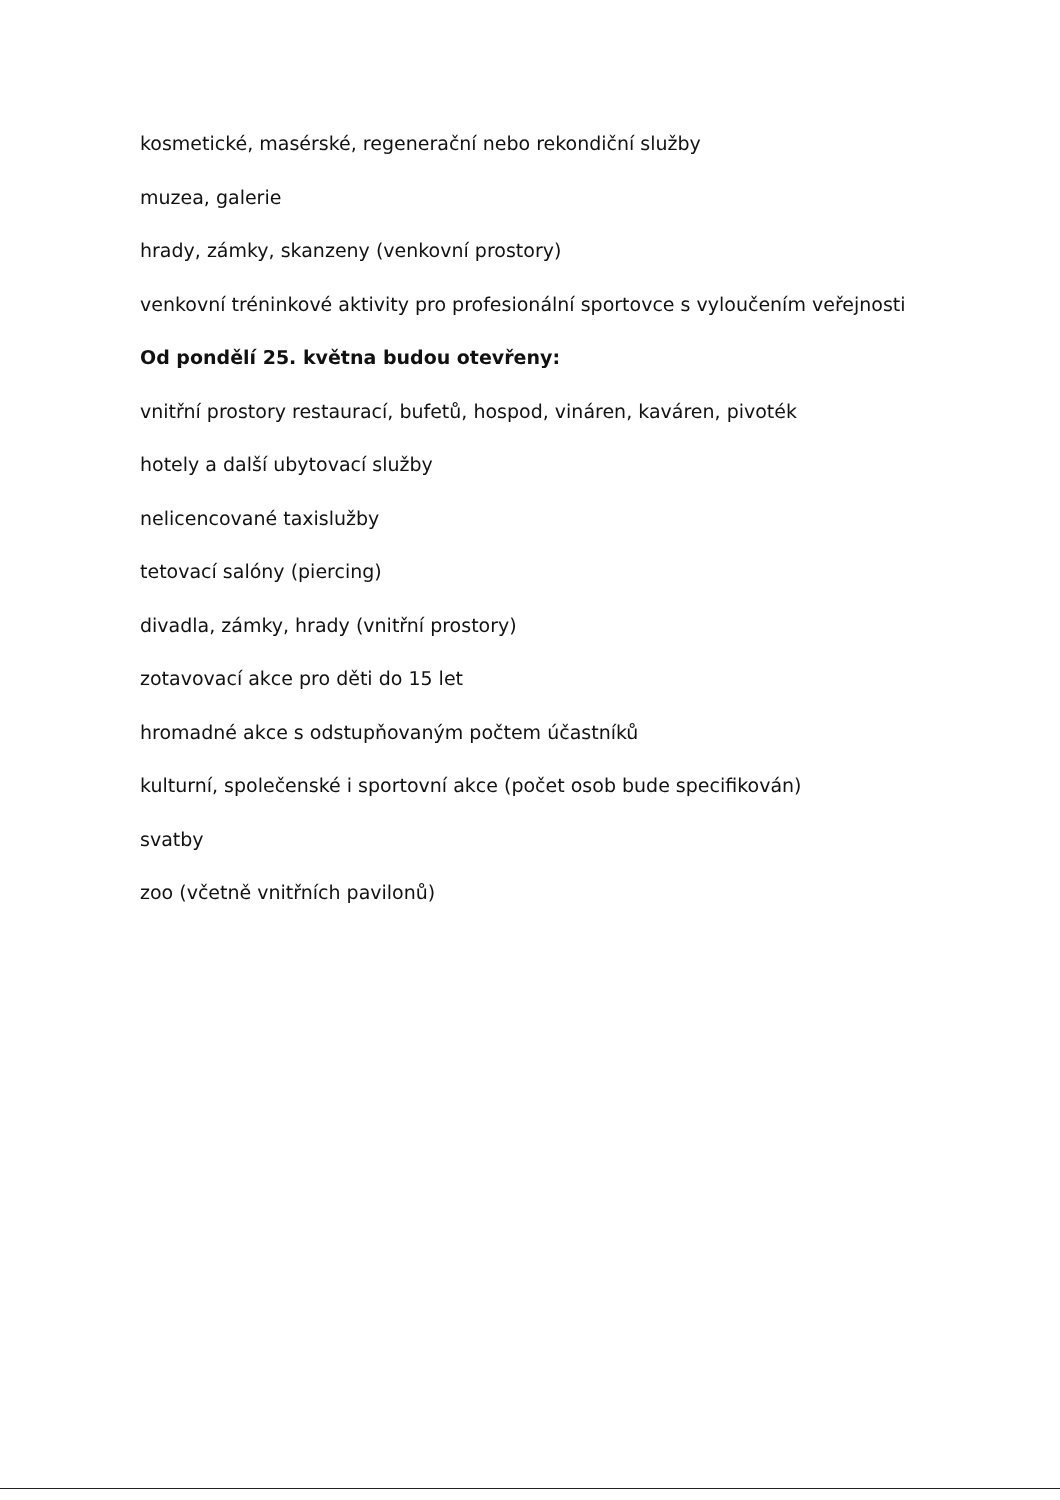kosmetické, masérské, regenerační nebo rekondiční služby
muzea, galerie
hrady, zámky, skanzeny (venkovní prostory)
venkovní tréninkové aktivity pro profesionální sportovce s vyloučením veřejnosti
Od pondělí 25. května budou otevřeny:
vnitřní prostory restaurací, bufetů, hospod, vináren, kaváren, pivoték
hotely a další ubytovací služby
nelicencované taxislužby
tetovací salóny (piercing)
divadla, zámky, hrady (vnitřní prostory)
zotavovací akce pro děti do 15 let
hromadné akce s odstupňovaným počtem účastníků
kulturní, společenské i sportovní akce (počet osob bude specifikován)
svatby
zoo (včetně vnitřních pavilonů)